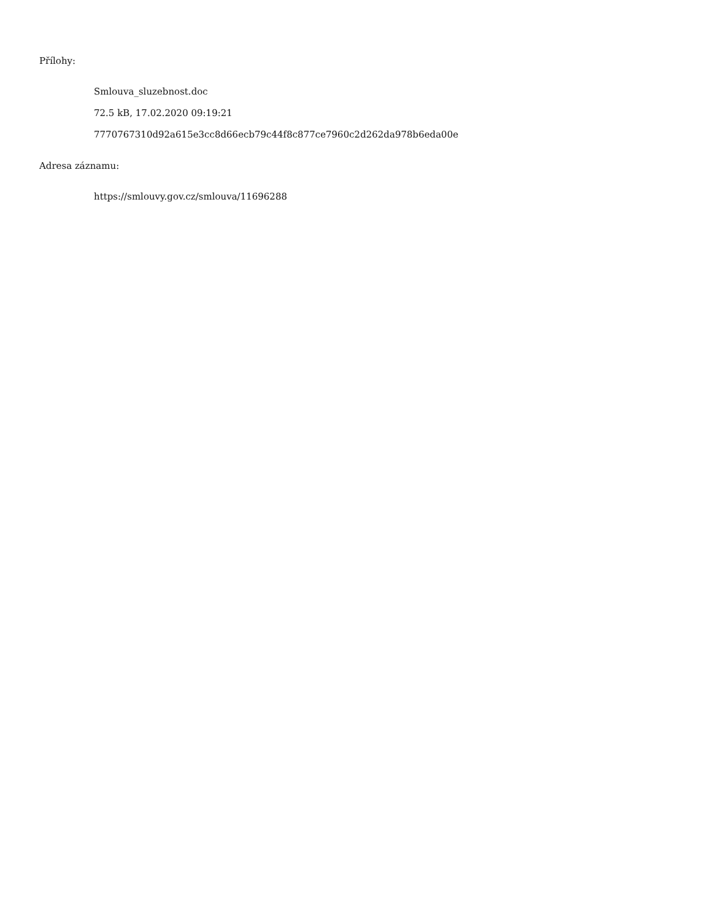Přílohy:
Smlouva_sluzebnost.doc
72.5 kB, 17.02.2020 09:19:21
7770767310d92a615e3cc8d66ecb79c44f8c877ce7960c2d262da978b6eda00e
Adresa záznamu:
https://smlouvy.gov.cz/smlouva/11696288